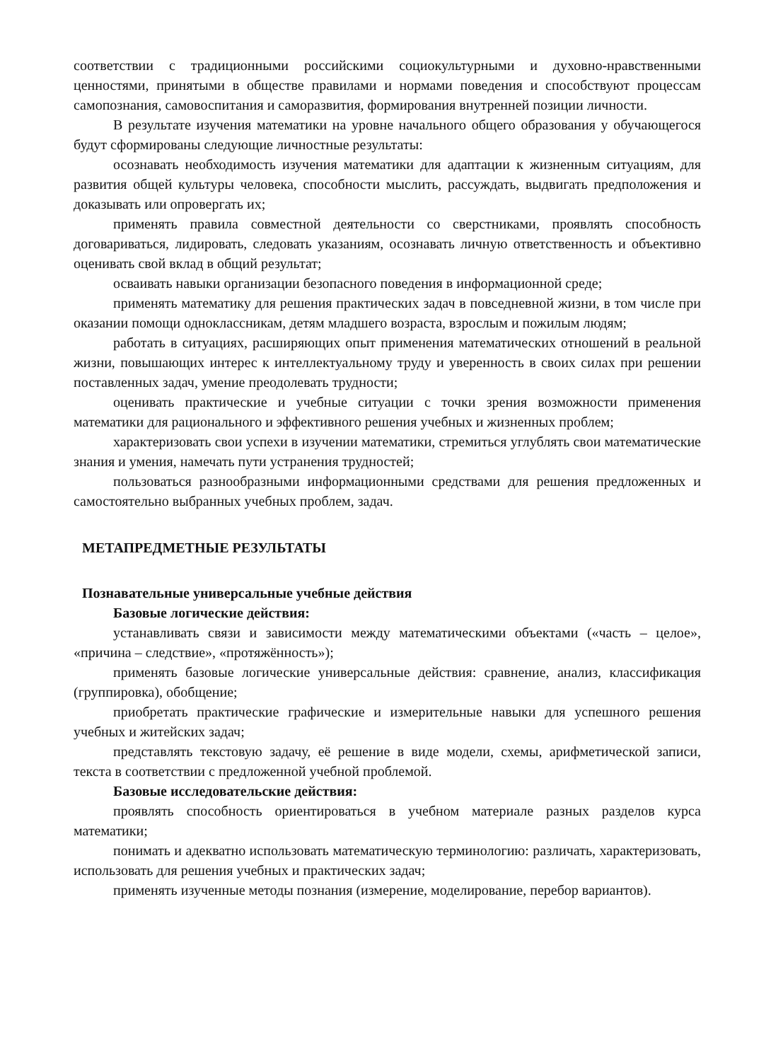соответствии с традиционными российскими социокультурными и духовно-нравственными ценностями, принятыми в обществе правилами и нормами поведения и способствуют процессам самопознания, самовоспитания и саморазвития, формирования внутренней позиции личности.
В результате изучения математики на уровне начального общего образования у обучающегося будут сформированы следующие личностные результаты:
осознавать необходимость изучения математики для адаптации к жизненным ситуациям, для развития общей культуры человека, способности мыслить, рассуждать, выдвигать предположения и доказывать или опровергать их;
применять правила совместной деятельности со сверстниками, проявлять способность договариваться, лидировать, следовать указаниям, осознавать личную ответственность и объективно оценивать свой вклад в общий результат;
осваивать навыки организации безопасного поведения в информационной среде;
применять математику для решения практических задач в повседневной жизни, в том числе при оказании помощи одноклассникам, детям младшего возраста, взрослым и пожилым людям;
работать в ситуациях, расширяющих опыт применения математических отношений в реальной жизни, повышающих интерес к интеллектуальному труду и уверенность в своих силах при решении поставленных задач, умение преодолевать трудности;
оценивать практические и учебные ситуации с точки зрения возможности применения математики для рационального и эффективного решения учебных и жизненных проблем;
характеризовать свои успехи в изучении математики, стремиться углублять свои математические знания и умения, намечать пути устранения трудностей;
пользоваться разнообразными информационными средствами для решения предложенных и самостоятельно выбранных учебных проблем, задач.
МЕТАПРЕДМЕТНЫЕ РЕЗУЛЬТАТЫ
Познавательные универсальные учебные действия
Базовые логические действия:
устанавливать связи и зависимости между математическими объектами («часть – целое», «причина – следствие», «протяжённость»);
применять базовые логические универсальные действия: сравнение, анализ, классификация (группировка), обобщение;
приобретать практические графические и измерительные навыки для успешного решения учебных и житейских задач;
представлять текстовую задачу, её решение в виде модели, схемы, арифметической записи, текста в соответствии с предложенной учебной проблемой.
Базовые исследовательские действия:
проявлять способность ориентироваться в учебном материале разных разделов курса математики;
понимать и адекватно использовать математическую терминологию: различать, характеризовать, использовать для решения учебных и практических задач;
применять изученные методы познания (измерение, моделирование, перебор вариантов).